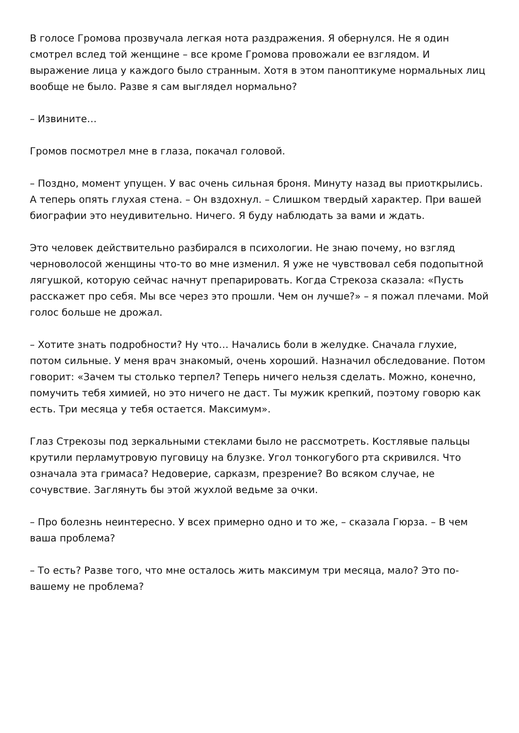В голосе Громова прозвучала легкая нота раздражения. Я обернулся. Не я один смотрел вслед той женщине – все кроме Громова провожали ее взглядом. И выражение лица у каждого было странным. Хотя в этом паноптикуме нормальных лиц вообще не было. Разве я сам выглядел нормально?
– Извините…
Громов посмотрел мне в глаза, покачал головой.
– Поздно, момент упущен. У вас очень сильная броня. Минуту назад вы приоткрылись. А теперь опять глухая стена. – Он вздохнул. – Слишком твердый характер. При вашей биографии это неудивительно. Ничего. Я буду наблюдать за вами и ждать.
Это человек действительно разбирался в психологии. Не знаю почему, но взгляд черноволосой женщины что-то во мне изменил. Я уже не чувствовал себя подопытной лягушкой, которую сейчас начнут препарировать. Когда Стрекоза сказала: «Пусть расскажет про себя. Мы все через это прошли. Чем он лучше?» – я пожал плечами. Мой голос больше не дрожал.
– Хотите знать подробности? Ну что… Начались боли в желудке. Сначала глухие, потом сильные. У меня врач знакомый, очень хороший. Назначил обследование. Потом говорит: «Зачем ты столько терпел? Теперь ничего нельзя сделать. Можно, конечно, помучить тебя химией, но это ничего не даст. Ты мужик крепкий, поэтому говорю как есть. Три месяца у тебя остается. Максимум».
Глаз Стрекозы под зеркальными стеклами было не рассмотреть. Костлявые пальцы крутили перламутровую пуговицу на блузке. Угол тонкогубого рта скривился. Что означала эта гримаса? Недоверие, сарказм, презрение? Во всяком случае, не сочувствие. Заглянуть бы этой жухлой ведьме за очки.
– Про болезнь неинтересно. У всех примерно одно и то же, – сказала Гюрза. – В чем ваша проблема?
– То есть? Разве того, что мне осталось жить максимум три месяца, мало? Это по-вашему не проблема?